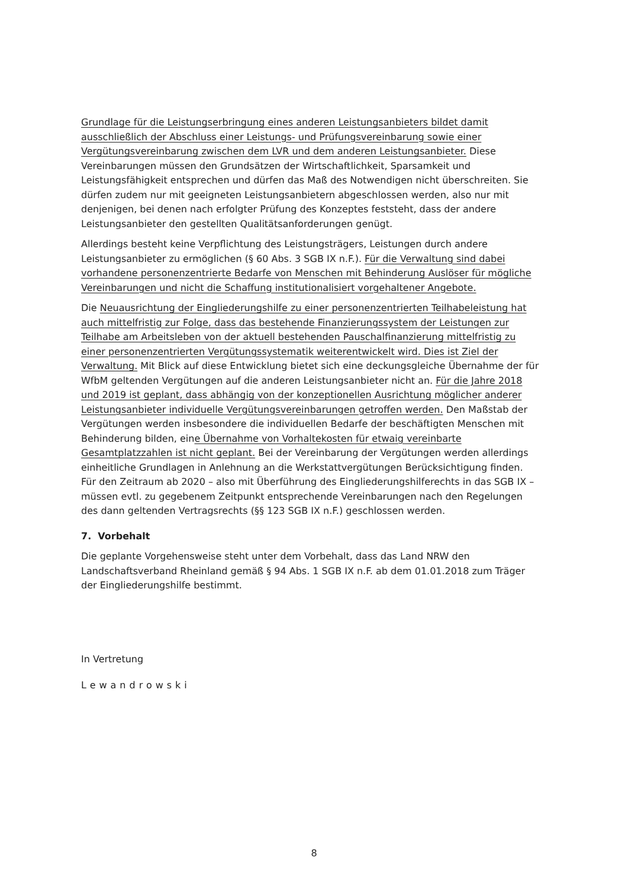Grundlage für die Leistungserbringung eines anderen Leistungsanbieters bildet damit ausschließlich der Abschluss einer Leistungs- und Prüfungsvereinbarung sowie einer Vergütungsvereinbarung zwischen dem LVR und dem anderen Leistungsanbieter. Diese Vereinbarungen müssen den Grundsätzen der Wirtschaftlichkeit, Sparsamkeit und Leistungsfähigkeit entsprechen und dürfen das Maß des Notwendigen nicht überschreiten. Sie dürfen zudem nur mit geeigneten Leistungsanbietern abgeschlossen werden, also nur mit denjenigen, bei denen nach erfolgter Prüfung des Konzeptes feststeht, dass der andere Leistungsanbieter den gestellten Qualitätsanforderungen genügt.
Allerdings besteht keine Verpflichtung des Leistungsträgers, Leistungen durch andere Leistungsanbieter zu ermöglichen (§ 60 Abs. 3 SGB IX n.F.). Für die Verwaltung sind dabei vorhandene personenzentrierte Bedarfe von Menschen mit Behinderung Auslöser für mögliche Vereinbarungen und nicht die Schaffung institutionalisiert vorgehaltener Angebote.
Die Neuausrichtung der Eingliederungshilfe zu einer personenzentrierten Teilhabeleistung hat auch mittelfristig zur Folge, dass das bestehende Finanzierungssystem der Leistungen zur Teilhabe am Arbeitsleben von der aktuell bestehenden Pauschalfinanzierung mittelfristig zu einer personenzentrierten Vergütungssystematik weiterentwickelt wird. Dies ist Ziel der Verwaltung. Mit Blick auf diese Entwicklung bietet sich eine deckungsgleiche Übernahme der für WfbM geltenden Vergütungen auf die anderen Leistungsanbieter nicht an. Für die Jahre 2018 und 2019 ist geplant, dass abhängig von der konzeptionellen Ausrichtung möglicher anderer Leistungsanbieter individuelle Vergütungsvereinbarungen getroffen werden. Den Maßstab der Vergütungen werden insbesondere die individuellen Bedarfe der beschäftigten Menschen mit Behinderung bilden, eine Übernahme von Vorhaltekosten für etwaig vereinbarte Gesamtplatzzahlen ist nicht geplant. Bei der Vereinbarung der Vergütungen werden allerdings einheitliche Grundlagen in Anlehnung an die Werkstattvergütungen Berücksichtigung finden. Für den Zeitraum ab 2020 – also mit Überführung des Eingliederungshilferechts in das SGB IX – müssen evtl. zu gegebenem Zeitpunkt entsprechende Vereinbarungen nach den Regelungen des dann geltenden Vertragsrechts (§§ 123 SGB IX n.F.) geschlossen werden.
7. Vorbehalt
Die geplante Vorgehensweise steht unter dem Vorbehalt, dass das Land NRW den Landschaftsverband Rheinland gemäß § 94 Abs. 1 SGB IX n.F. ab dem 01.01.2018 zum Träger der Eingliederungshilfe bestimmt.
In Vertretung
Lewandrowski
8